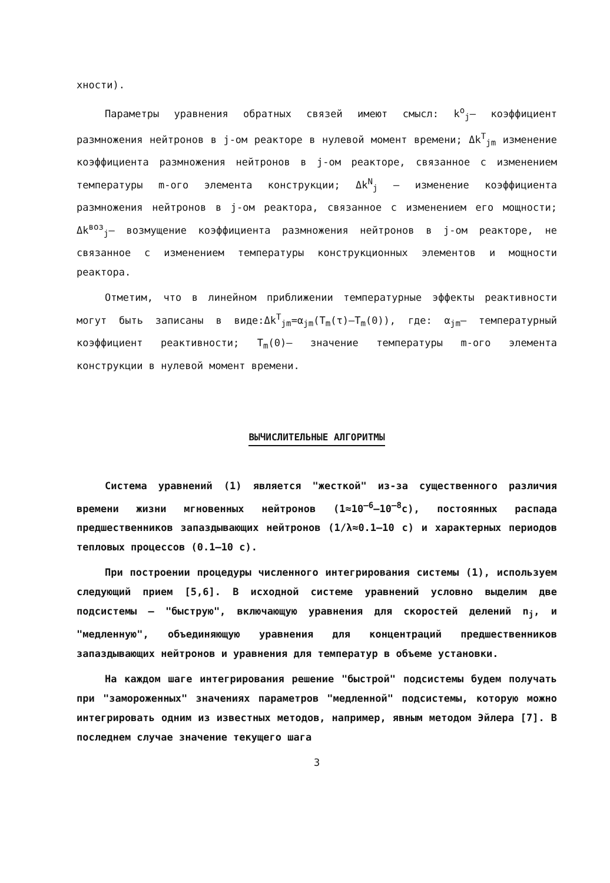хности).
Параметры уравнения обратных связей имеют смысл: k<sup>o</sup><sub>j</sub>– коэффициент размножения нейтронов в j-ом реакторе в нулевой момент времени; Δk<sup>T</sup><sub>jm</sub> изменение коэффициента размножения нейтронов в j-ом реакторе, связанное с изменением температуры m-ого элемента конструкции; Δk<sup>N</sup><sub>j</sub> – изменение коэффициента размножения нейтронов в j-ом реактора, связанное с изменением его мощности; Δk<sup>воз</sup><sub>j</sub>– возмущение коэффициента размножения нейтронов в j-ом реакторе, не связанное с изменением температуры конструкционных элементов и мощности реактора.
Отметим, что в линейном приближении температурные эффекты реактивности могут быть записаны в виде:Δk<sup>T</sup><sub>jm</sub>=α<sub>jm</sub>(T<sub>m</sub>(τ)–T<sub>m</sub>(0)), где: α<sub>jm</sub>– температурный коэффициент реактивности; T<sub>m</sub>(0)– значение температуры m-ого элемента конструкции в нулевой момент времени.
ВЫЧИСЛИТЕЛЬНЫЕ АЛГОРИТМЫ
Система уравнений (1) является "жесткой" из-за существенного различия времени жизни мгновенных нейтронов (1≈10<sup>–6</sup>–10<sup>–8</sup>с), постоянных распада предшественников запаздывающих нейтронов (1/λ≈0.1–10 с) и характерных периодов тепловых процессов (0.1–10 с).
При построении процедуры численного интегрирования системы (1), используем следующий прием [5,6]. В исходной системе уравнений условно выделим две подсистемы – "быструю", включающую уравнения для скоростей делений n<sub>j</sub>, и "медленную", объединяющую уравнения для концентраций предшественников запаздывающих нейтронов и уравнения для температур в объеме установки.
На каждом шаге интегрирования решение "быстрой" подсистемы будем получать при "замороженных" значениях параметров "медленной" подсистемы, которую можно интегрировать одним из известных методов, например, явным методом Эйлера [7]. В последнем случае значение текущего шага
3